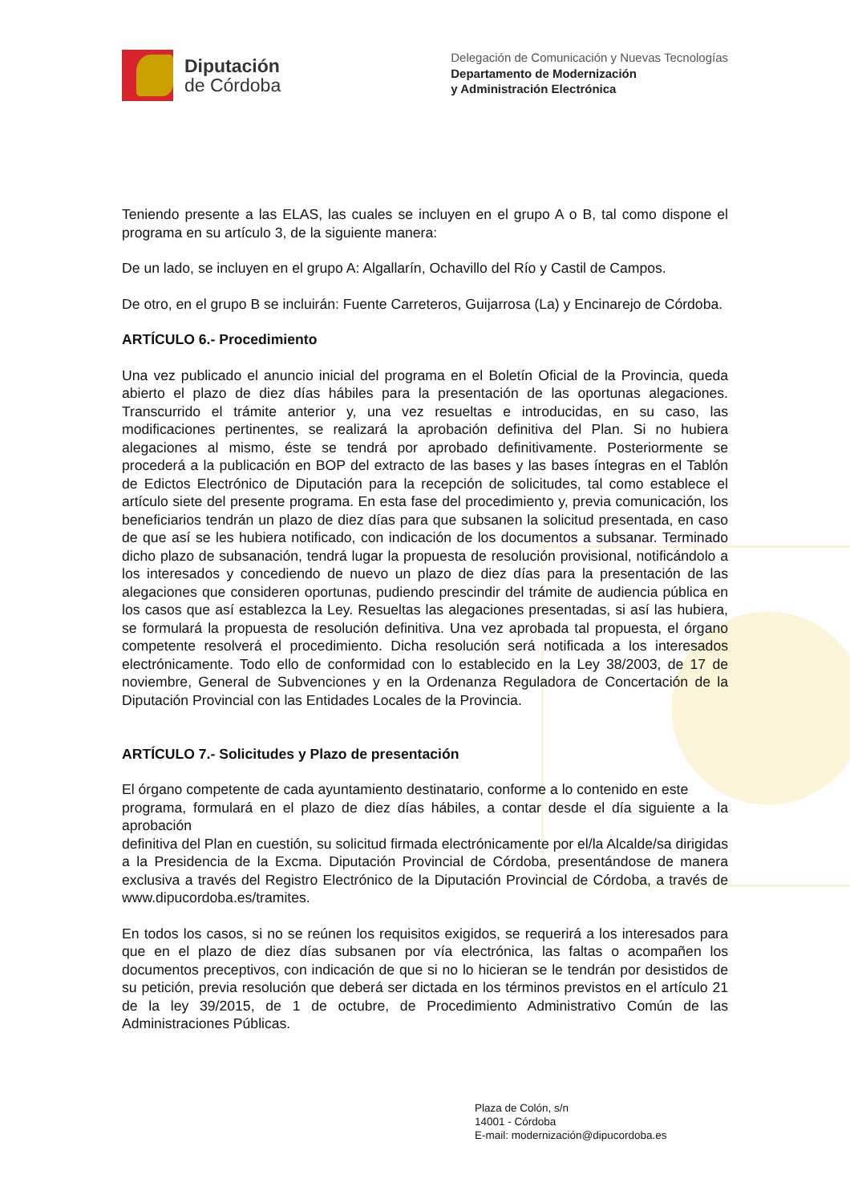Diputación
de Córdoba
Delegación de Comunicación y Nuevas Tecnologías
Departamento de Modernización
y Administración Electrónica
Teniendo presente a las ELAS, las cuales se incluyen en el grupo A o B, tal como dispone el programa en su artículo 3, de la siguiente manera:
De un lado, se incluyen en el grupo A: Algallarín, Ochavillo del Río y Castil de Campos.
De otro, en el grupo B se incluirán: Fuente Carreteros, Guijarrosa (La) y Encinarejo de Córdoba.
ARTÍCULO 6.- Procedimiento
Una vez publicado el anuncio inicial del programa en el Boletín Oficial de la Provincia, queda abierto el plazo de diez días hábiles para la presentación de las oportunas alegaciones. Transcurrido el trámite anterior y, una vez resueltas e introducidas, en su caso, las modificaciones pertinentes, se realizará la aprobación definitiva del Plan. Si no hubiera alegaciones al mismo, éste se tendrá por aprobado definitivamente. Posteriormente se procederá a la publicación en BOP del extracto de las bases y las bases íntegras en el Tablón de Edictos Electrónico de Diputación para la recepción de solicitudes, tal como establece el artículo siete del presente programa. En esta fase del procedimiento y, previa comunicación, los beneficiarios tendrán un plazo de diez días para que subsanen la solicitud presentada, en caso de que así se les hubiera notificado, con indicación de los documentos a subsanar. Terminado dicho plazo de subsanación, tendrá lugar la propuesta de resolución provisional, notificándolo a los interesados y concediendo de nuevo un plazo de diez días para la presentación de las alegaciones que consideren oportunas, pudiendo prescindir del trámite de audiencia pública en los casos que así establezca la Ley. Resueltas las alegaciones presentadas, si así las hubiera, se formulará la propuesta de resolución definitiva. Una vez aprobada tal propuesta, el órgano competente resolverá el procedimiento. Dicha resolución será notificada a los interesados electrónicamente. Todo ello de conformidad con lo establecido en la Ley 38/2003, de 17 de noviembre, General de Subvenciones y en la Ordenanza Reguladora de Concertación de la Diputación Provincial con las Entidades Locales de la Provincia.
ARTÍCULO 7.- Solicitudes y Plazo de presentación
El órgano competente de cada ayuntamiento destinatario, conforme a lo contenido en este
programa, formulará en el plazo de diez días hábiles, a contar desde el día siguiente a la aprobación
definitiva del Plan en cuestión, su solicitud firmada electrónicamente por el/la Alcalde/sa dirigidas a la Presidencia de la Excma. Diputación Provincial de Córdoba, presentándose de manera exclusiva a través del Registro Electrónico de la Diputación Provincial de Córdoba, a través de www.dipucordoba.es/tramites.
En todos los casos, si no se reúnen los requisitos exigidos, se requerirá a los interesados para que en el plazo de diez días subsanen por vía electrónica, las faltas o acompañen los documentos preceptivos, con indicación de que si no lo hicieran se le tendrán por desistidos de su petición, previa resolución que deberá ser dictada en los términos previstos en el artículo 21 de la ley 39/2015, de 1 de octubre, de Procedimiento Administrativo Común de las Administraciones Públicas.
Plaza de Colón, s/n
14001 - Córdoba
E-mail: modernización@dipucordoba.es